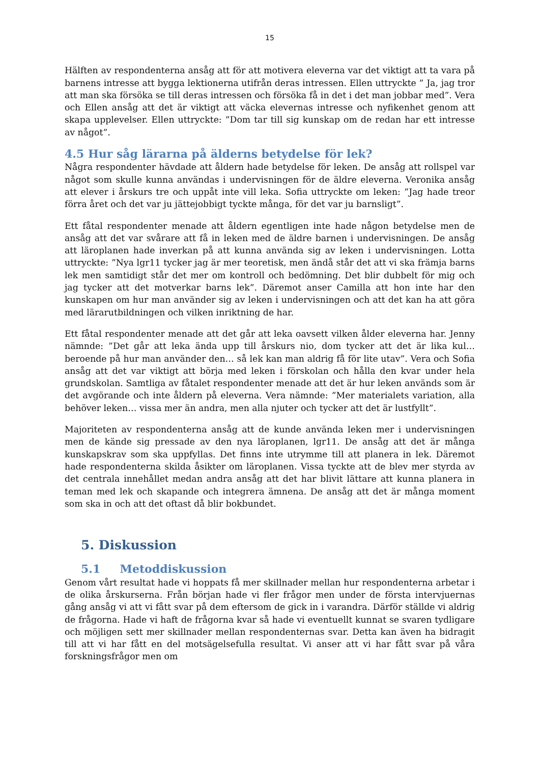15
Hälften av respondenterna ansåg att för att motivera eleverna var det viktigt att ta vara på barnens intresse att bygga lektionerna utifrån deras intressen. Ellen uttryckte ” Ja, jag tror att man ska försöka se till deras intressen och försöka få in det i det man jobbar med”. Vera och Ellen ansåg att det är viktigt att väcka elevernas intresse och nyfikenhet genom att skapa upplevelser. Ellen uttryckte: ”Dom tar till sig kunskap om de redan har ett intresse av något”.
4.5 Hur såg lärarna på älderns betydelse för lek?
Några respondenter hävdade att åldern hade betydelse för leken. De ansåg att rollspel var något som skulle kunna användas i undervisningen för de äldre eleverna. Veronika ansåg att elever i årskurs tre och uppåt inte vill leka. Sofia uttryckte om leken: ”Jag hade treor förra året och det var ju jättejobbigt tyckte många, för det var ju barnsligt”.
Ett fåtal respondenter menade att åldern egentligen inte hade någon betydelse men de ansåg att det var svårare att få in leken med de äldre barnen i undervisningen. De ansåg att läroplanen hade inverkan på att kunna använda sig av leken i undervisningen. Lotta uttryckte: ”Nya lgr11 tycker jag är mer teoretisk, men ändå står det att vi ska främja barns lek men samtidigt står det mer om kontroll och bedömning. Det blir dubbelt för mig och jag tycker att det motverkar barns lek”. Däremot anser Camilla att hon inte har den kunskapen om hur man använder sig av leken i undervisningen och att det kan ha att göra med lärarutbildningen och vilken inriktning de har.
Ett fåtal respondenter menade att det går att leka oavsett vilken ålder eleverna har. Jenny nämnde: ”Det går att leka ända upp till årskurs nio, dom tycker att det är lika kul… beroende på hur man använder den… så lek kan man aldrig få för lite utav”. Vera och Sofia ansåg att det var viktigt att börja med leken i förskolan och hålla den kvar under hela grundskolan. Samtliga av fåtalet respondenter menade att det är hur leken används som är det avgörande och inte åldern på eleverna. Vera nämnde: ”Mer materialets variation, alla behöver leken… vissa mer än andra, men alla njuter och tycker att det är lustfyllt”.
Majoriteten av respondenterna ansåg att de kunde använda leken mer i undervisningen men de kände sig pressade av den nya läroplanen, lgr11. De ansåg att det är många kunskapskrav som ska uppfyllas. Det finns inte utrymme till att planera in lek. Däremot hade respondenterna skilda åsikter om läroplanen. Vissa tyckte att de blev mer styrda av det centrala innehållet medan andra ansåg att det har blivit lättare att kunna planera in teman med lek och skapande och integrera ämnena. De ansåg att det är många moment som ska in och att det oftast då blir bokbundet.
5. Diskussion
5.1 Metoddiskussion
Genom vårt resultat hade vi hoppats få mer skillnader mellan hur respondenterna arbetar i de olika årskurserna. Från början hade vi fler frågor men under de första intervjuernas gång ansåg vi att vi fått svar på dem eftersom de gick in i varandra. Därför ställde vi aldrig de frågorna. Hade vi haft de frågorna kvar så hade vi eventuellt kunnat se svaren tydligare och möjligen sett mer skillnader mellan respondenternas svar. Detta kan även ha bidragit till att vi har fått en del motsägelsefulla resultat. Vi anser att vi har fått svar på våra forskningsfrågor men om